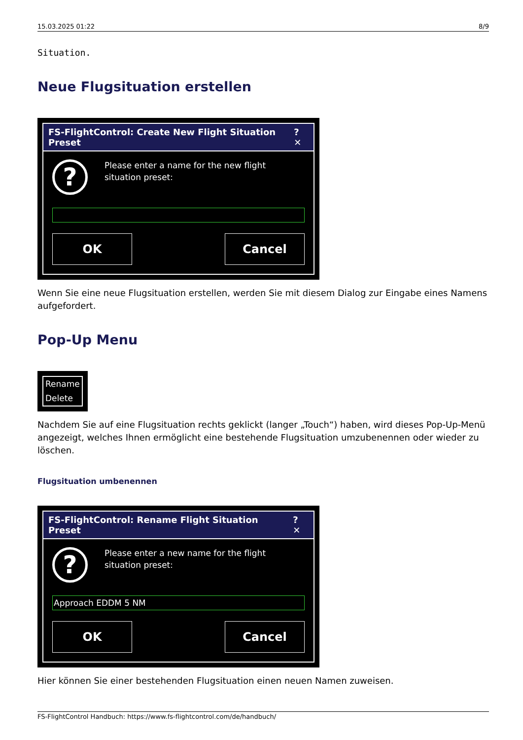15.03.2025 01:22 8/9
Situation.
Neue Flugsituation erstellen
FS-FlightControl: Create New Flight Situation Preset? ✕
?
Please enter a name for the new flight situation preset:
OK Cancel
Wenn Sie eine neue Flugsituation erstellen, werden Sie mit diesem Dialog zur Eingabe eines Namens aufgefordert.
Pop-Up Menu
Rename
Delete
Nachdem Sie auf eine Flugsituation rechts geklickt (langer „Touch“) haben, wird dieses Pop-Up-Menü angezeigt, welches Ihnen ermöglicht eine bestehende Flugsituation umzubenennen oder wieder zu löschen.
Flugsituation umbenennen
FS-FlightControl: Rename Flight Situation Preset? ✕
?
Please enter a new name for the flight situation preset:
Approach EDDM 5 NM
OK Cancel
Hier können Sie einer bestehenden Flugsituation einen neuen Namen zuweisen.
FS-FlightControl Handbuch: https://www.fs-flightcontrol.com/de/handbuch/